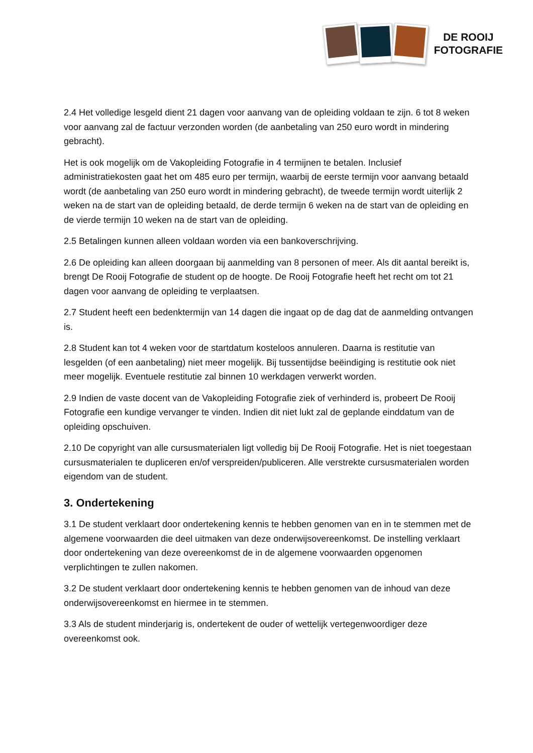DE ROOIJ
FOTOGRAFIE
2.4 Het volledige lesgeld dient 21 dagen voor aanvang van de opleiding voldaan te zijn. 6 tot 8 weken voor aanvang zal de factuur verzonden worden (de aanbetaling van 250 euro wordt in mindering gebracht).
Het is ook mogelijk om de Vakopleiding Fotografie in 4 termijnen te betalen. Inclusief administratiekosten gaat het om 485 euro per termijn, waarbij de eerste termijn voor aanvang betaald wordt (de aanbetaling van 250 euro wordt in mindering gebracht), de tweede termijn wordt uiterlijk 2 weken na de start van de opleiding betaald, de derde termijn 6 weken na de start van de opleiding en de vierde termijn 10 weken na de start van de opleiding.
2.5 Betalingen kunnen alleen voldaan worden via een bankoverschrijving.
2.6 De opleiding kan alleen doorgaan bij aanmelding van 8 personen of meer. Als dit aantal bereikt is, brengt De Rooij Fotografie de student op de hoogte. De Rooij Fotografie heeft het recht om tot 21 dagen voor aanvang de opleiding te verplaatsen.
2.7 Student heeft een bedenktermijn van 14 dagen die ingaat op de dag dat de aanmelding ontvangen is.
2.8 Student kan tot 4 weken voor de startdatum kosteloos annuleren. Daarna is restitutie van lesgelden (of een aanbetaling) niet meer mogelijk. Bij tussentijdse beëindiging is restitutie ook niet meer mogelijk. Eventuele restitutie zal binnen 10 werkdagen verwerkt worden.
2.9 Indien de vaste docent van de Vakopleiding Fotografie ziek of verhinderd is, probeert De Rooij Fotografie een kundige vervanger te vinden. Indien dit niet lukt zal de geplande einddatum van de opleiding opschuiven.
2.10 De copyright van alle cursusmaterialen ligt volledig bij De Rooij Fotografie. Het is niet toegestaan cursusmaterialen te dupliceren en/of verspreiden/publiceren. Alle verstrekte cursusmaterialen worden eigendom van de student.
3. Ondertekening
3.1 De student verklaart door ondertekening kennis te hebben genomen van en in te stemmen met de algemene voorwaarden die deel uitmaken van deze onderwijsovereenkomst. De instelling verklaart door ondertekening van deze overeenkomst de in de algemene voorwaarden opgenomen verplichtingen te zullen nakomen.
3.2 De student verklaart door ondertekening kennis te hebben genomen van de inhoud van deze onderwijsovereenkomst en hiermee in te stemmen.
3.3 Als de student minderjarig is, ondertekent de ouder of wettelijk vertegenwoordiger deze overeenkomst ook.